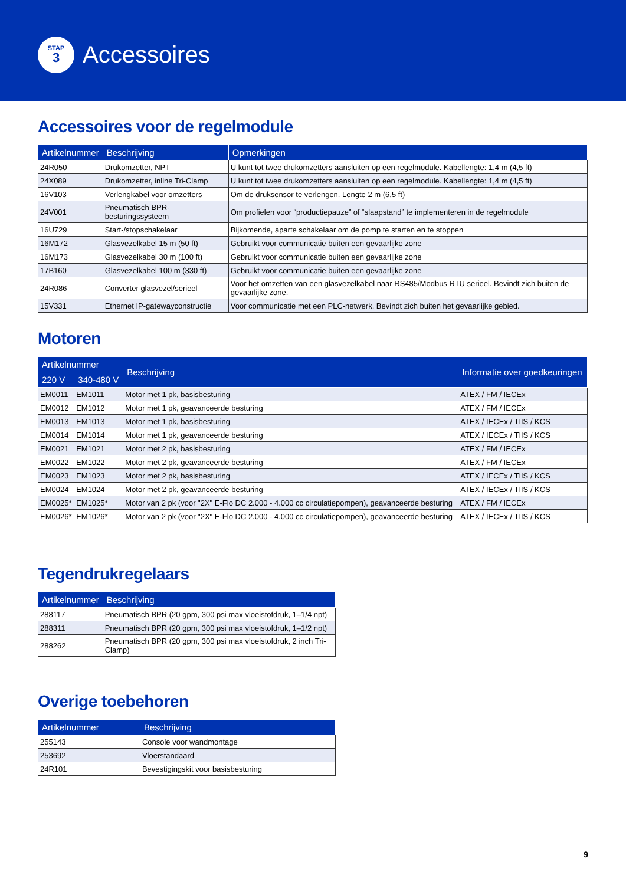STAP
3
Accessoires
Accessoires voor de regelmodule
| Artikelnummer | Beschrijving | Opmerkingen |
| --- | --- | --- |
| 24R050 | Drukomzetter, NPT | U kunt tot twee drukomzetters aansluiten op een regelmodule. Kabellengte: 1,4 m (4,5 ft) |
| 24X089 | Drukomzetter, inline Tri-Clamp | U kunt tot twee drukomzetters aansluiten op een regelmodule. Kabellengte: 1,4 m (4,5 ft) |
| 16V103 | Verlengkabel voor omzetters | Om de druksensor te verlengen. Lengte 2 m (6,5 ft) |
| 24V001 | Pneumatisch BPR-besturingssysteem | Om profielen voor “productiepauze” of “slaapstand” te implementeren in de regelmodule |
| 16U729 | Start-/stopschakelaar | Bijkomende, aparte schakelaar om de pomp te starten en te stoppen |
| 16M172 | Glasvezelkabel 15 m (50 ft) | Gebruikt voor communicatie buiten een gevaarlijke zone |
| 16M173 | Glasvezelkabel 30 m (100 ft) | Gebruikt voor communicatie buiten een gevaarlijke zone |
| 17B160 | Glasvezelkabel 100 m (330 ft) | Gebruikt voor communicatie buiten een gevaarlijke zone |
| 24R086 | Converter glasvezel/serieel | Voor het omzetten van een glasvezelkabel naar RS485/Modbus RTU serieel. Bevindt zich buiten de gevaarlijke zone. |
| 15V331 | Ethernet IP-gatewayconstructie | Voor communicatie met een PLC-netwerk. Bevindt zich buiten het gevaarlijke gebied. |
Motoren
| Artikelnummer | | Beschrijving | Informatie over goedkeuringen |
| --- | --- | --- | --- |
| 220 V | 340-480 V | | |
| EM0011 | EM1011 | Motor met 1 pk, basisbesturing | ATEX / FM / IECEx |
| EM0012 | EM1012 | Motor met 1 pk, geavanceerde besturing | ATEX / FM / IECEx |
| EM0013 | EM1013 | Motor met 1 pk, basisbesturing | ATEX / IECEx / TIIS / KCS |
| EM0014 | EM1014 | Motor met 1 pk, geavanceerde besturing | ATEX / IECEx / TIIS / KCS |
| EM0021 | EM1021 | Motor met 2 pk, basisbesturing | ATEX / FM / IECEx |
| EM0022 | EM1022 | Motor met 2 pk, geavanceerde besturing | ATEX / FM / IECEx |
| EM0023 | EM1023 | Motor met 2 pk, basisbesturing | ATEX / IECEx / TIIS / KCS |
| EM0024 | EM1024 | Motor met 2 pk, geavanceerde besturing | ATEX / IECEx / TIIS / KCS |
| EM0025* | EM1025* | Motor van 2 pk (voor "2X" E-Flo DC 2.000 - 4.000 cc circulatiepompen), geavanceerde besturing | ATEX / FM / IECEx |
| EM0026* | EM1026* | Motor van 2 pk (voor "2X" E-Flo DC 2.000 - 4.000 cc circulatiepompen), geavanceerde besturing | ATEX / IECEx / TIIS / KCS |
Tegendrukregelaars
| Artikelnummer | Beschrijving |
| --- | --- |
| 288117 | Pneumatisch BPR (20 gpm, 300 psi max vloeistofdruk, 1–1/4 npt) |
| 288311 | Pneumatisch BPR (20 gpm, 300 psi max vloeistofdruk, 1–1/2 npt) |
| 288262 | Pneumatisch BPR (20 gpm, 300 psi max vloeistofdruk, 2 inch Tri-Clamp) |
Overige toebehoren
| Artikelnummer | Beschrijving |
| --- | --- |
| 255143 | Console voor wandmontage |
| 253692 | Vloerstandaard |
| 24R101 | Bevestigingskit voor basisbesturing |
9